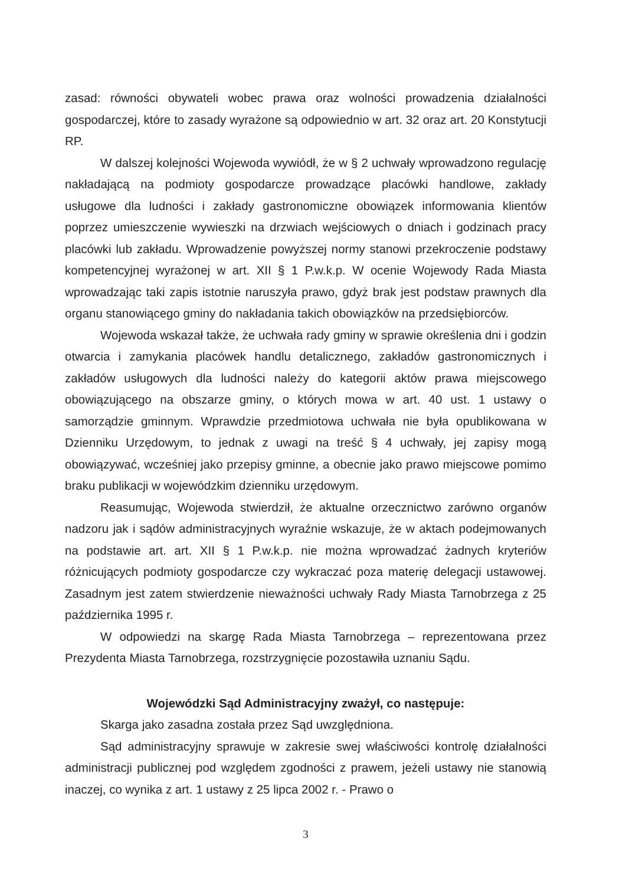zasad: równości obywateli wobec prawa oraz wolności prowadzenia działalności gospodarczej, które to zasady wyrażone są odpowiednio w art. 32 oraz art. 20 Konstytucji RP.
W dalszej kolejności Wojewoda wywiódł, że w § 2 uchwały wprowadzono regulację nakładającą na podmioty gospodarcze prowadzące placówki handlowe, zakłady usługowe dla ludności i zakłady gastronomiczne obowiązek informowania klientów poprzez umieszczenie wywieszki na drzwiach wejściowych o dniach i godzinach pracy placówki lub zakładu. Wprowadzenie powyższej normy stanowi przekroczenie podstawy kompetencyjnej wyrażonej w art. XII § 1 P.w.k.p. W ocenie Wojewody Rada Miasta wprowadzając taki zapis istotnie naruszyła prawo, gdyż brak jest podstaw prawnych dla organu stanowiącego gminy do nakładania takich obowiązków na przedsiębiorców.
Wojewoda wskazał także, że uchwała rady gminy w sprawie określenia dni i godzin otwarcia i zamykania placówek handlu detalicznego, zakładów gastronomicznych i zakładów usługowych dla ludności należy do kategorii aktów prawa miejscowego obowiązującego na obszarze gminy, o których mowa w art. 40 ust. 1 ustawy o samorządzie gminnym. Wprawdzie przedmiotowa uchwała nie była opublikowana w Dzienniku Urzędowym, to jednak z uwagi na treść § 4 uchwały, jej zapisy mogą obowiązywać, wcześniej jako przepisy gminne, a obecnie jako prawo miejscowe pomimo braku publikacji w wojewódzkim dzienniku urzędowym.
Reasumując, Wojewoda stwierdził, że aktualne orzecznictwo zarówno organów nadzoru jak i sądów administracyjnych wyraźnie wskazuje, że w aktach podejmowanych na podstawie art. art. XII § 1 P.w.k.p. nie można wprowadzać żadnych kryteriów różnicujących podmioty gospodarcze czy wykraczać poza materię delegacji ustawowej. Zasadnym jest zatem stwierdzenie nieważności uchwały Rady Miasta Tarnobrzega z 25 października 1995 r.
W odpowiedzi na skargę Rada Miasta Tarnobrzega – reprezentowana przez Prezydenta Miasta Tarnobrzega, rozstrzygnięcie pozostawiła uznaniu Sądu.
Wojewódzki Sąd Administracyjny zważył, co następuje:
Skarga jako zasadna została przez Sąd uwzględniona.
Sąd administracyjny sprawuje w zakresie swej właściwości kontrolę działalności administracji publicznej pod względem zgodności z prawem, jeżeli ustawy nie stanowią inaczej, co wynika z art. 1 ustawy z 25 lipca 2002 r. - Prawo o
3